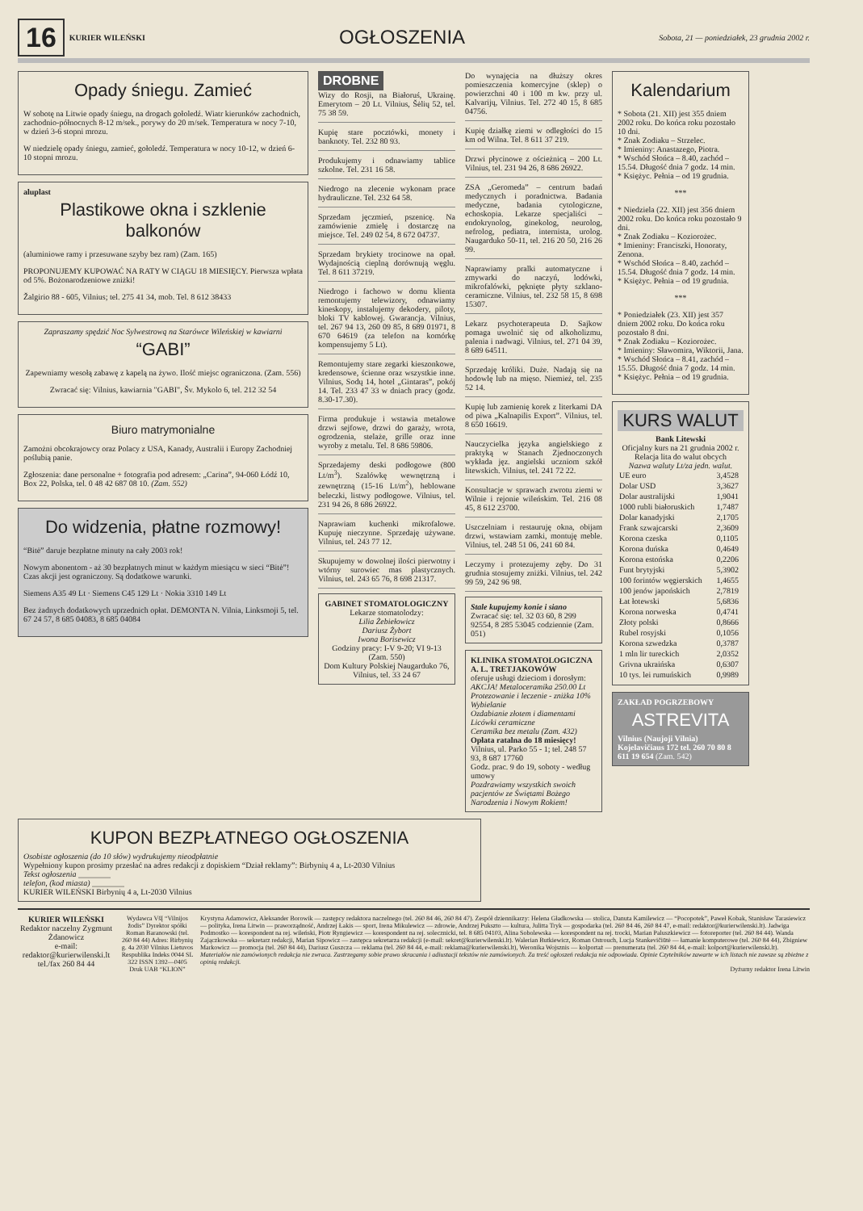16 KURIER WILEŃSKI OGŁOSZENIA Sobota, 21 — poniedziałek, 23 grudnia 2002 r.
Opady śniegu. Zamieć
W sobotę na Litwie opady śniegu, na drogach gołoledź. Wiatr kierunków zachodnich, zachodnio-północnych 8-12 m/sek., porywy do 20 m/sek. Temperatura w nocy 7-10, w dzień 3-6 stopni mrozu.
W niedzielę opady śniegu, zamieć, gołoledź. Temperatura w nocy 10-12, w dzień 6-10 stopni mrozu.
aluplast
Plastikowe okna i szklenie balkonów
(aluminiowe ramy i przesuwane szyby bez ram) (Zam. 165)
PROPONUJEMY KUPOWAĆ NA RATY W CIĄGU 18 MIESIĘCY. Pierwsza wpłata od 5%. Bożonarodzeniowe zniżki!
Žalgirio 88 - 605, Vilnius; tel. 275 41 34, mob. Tel. 8 612 38433
Zapraszamy spędzić Noc Sylwestrową na Starówce Wileńskiej w kawiarni
“GABI”
Zapewniamy wesołą zabawę z kapelą na żywo. Ilość miejsc ograniczona. (Zam. 556)
Zwracać się: Vilnius, kawiarnia "GABI", Šv. Mykolo 6, tel. 212 32 54
Biuro matrymonialne
Zamożni obcokrajowcy oraz Polacy z USA, Kanady, Australii i Europy Zachodniej poślubią panie.
Zgłoszenia: dane personalne + fotografia pod adresem: „Carina”, 94-060 Łódź 10, Box 22, Polska, tel. 0 48 42 687 08 10. (Zam. 552)
Do widzenia, płatne rozmowy!
“Bitė” daruje bezpłatne minuty na cały 2003 rok!
Nowym abonentom - aż 30 bezpłatnych minut w każdym miesiącu w sieci “Bitė”! Czas akcji jest ograniczony. Są dodatkowe warunki.
Siemens A35 49 Lt · Siemens C45 129 Lt · Nokia 3310 149 Lt
Bez żadnych dodatkowych uprzednich opłat. DEMONTA N. Vilnia, Linksmoji 5, tel. 67 24 57, 8 685 04083, 8 685 04084
DROBNE
Wizy do Rosji, na Białoruś, Ukrainę. Emerytom – 20 Lt. Vilnius, Šėlių 52, tel. 75 38 59.
Kupię stare pocztówki, monety i banknoty. Tel. 232 80 93.
Produkujemy i odnawiamy tablice szkolne. Tel. 231 16 58.
Niedrogo na zlecenie wykonam prace hydrauliczne. Tel. 232 64 58.
Sprzedam jęczmień, pszenicę. Na zamówienie zmielę i dostarczę na miejsce. Tel. 249 02 54, 8 672 04737.
Sprzedam brykiety trocinowe na opał. Wydajnością cieplną dorównują węglu. Tel. 8 611 37219.
Niedrogo i fachowo w domu klienta remontujemy telewizory, odnawiamy kineskopy, instalujemy dekodery, piloty, bloki TV kablowej. Gwarancja. Vilnius, tel. 267 94 13, 260 09 85, 8 689 01971, 8 670 64619 (za telefon na komórkę kompensujemy 5 Lt).
Remontujemy stare zegarki kieszonkowe, kredensowe, ścienne oraz wszystkie inne. Vilnius, Sodų 14, hotel „Gintaras”, pokój 14. Tel. 233 47 33 w dniach pracy (godz. 8.30-17.30).
Firma produkuje i wstawia metalowe drzwi sejfowe, drzwi do garaży, wrota, ogrodzenia, stelaże, grille oraz inne wyroby z metalu. Tel. 8 686 59806.
Sprzedajemy deski podłogowe (800 Lt/m<sup>3</sup>). Szalówkę wewnętrzną i zewnętrzną (15-16 Lt/m<sup>2</sup>), heblowane beleczki, listwy podłogowe. Vilnius, tel. 231 94 26, 8 686 26922.
Naprawiam kuchenki mikrofalowe. Kupuję nieczynne. Sprzedaję używane. Vilnius, tel. 243 77 12.
Skupujemy w dowolnej ilości pierwotny i wtórny surowiec mas plastycznych. Vilnius, tel. 243 65 76, 8 698 21317.
GABINET STOMATOLOGICZNY
Lekarze stomatolodzy:
Lilia Żebiełowicz
Dariusz Żybort
Iwona Borisewicz
Godziny pracy: I-V 9-20; VI 9-13 (Zam. 550)
Dom Kultury Polskiej Naugarduko 76, Vilnius, tel. 33 24 67
Do wynajęcia na dłuższy okres pomieszczenia komercyjne (sklep) o powierzchni 40 i 100 m kw. przy ul. Kalvarijų, Vilnius. Tel. 272 40 15, 8 685 04756.
Kupię działkę ziemi w odległości do 15 km od Wilna. Tel. 8 611 37 219.
Drzwi płycinowe z ościeżnicą – 200 Lt. Vilnius, tel. 231 94 26, 8 686 26922.
ZSA „Geromeda” – centrum badań medycznych i poradnictwa. Badania medyczne, badania cytologiczne, echoskopia. Lekarze specjaliści – endokrynolog, ginekolog, neurolog, nefrolog, pediatra, internista, urolog. Naugarduko 50-11, tel. 216 20 50, 216 26 99.
Naprawiamy pralki automatyczne i zmywarki do naczyń, lodówki, mikrofalówki, pęknięte płyty szklano-ceramiczne. Vilnius, tel. 232 58 15, 8 698 15307.
Lekarz psychoterapeuta D. Sajkow pomaga uwolnić się od alkoholizmu, palenia i nadwagi. Vilnius, tel. 271 04 39, 8 689 64511.
Sprzedaję króliki. Duże. Nadają się na hodowlę lub na mięso. Niemież, tel. 235 52 14.
Kupię lub zamienię korek z literkami DA od piwa „Kalnapilis Export”. Vilnius, tel. 8 650 16619.
Nauczycielka języka angielskiego z praktyką w Stanach Zjednoczonych wykłada jęz. angielski uczniom szkół litewskich. Vilnius, tel. 241 72 22.
Konsultacje w sprawach zwrotu ziemi w Wilnie i rejonie wileńskim. Tel. 216 08 45, 8 612 23700.
Uszczelniam i restauruję okna, obijam drzwi, wstawiam zamki, montuję meble. Vilnius, tel. 248 51 06, 241 60 84.
Leczymy i protezujemy zęby. Do 31 grudnia stosujemy zniżki. Vilnius, tel. 242 99 59, 242 96 98.
Stale kupujemy konie i siano
Zwracać się: tel. 32 03 60, 8 299 92554, 8 285 53045 codziennie (Zam. 051)
KLINIKA STOMATOLOGICZNA A. L. TRETJAKOWÓW
oferuje usługi dzieciom i dorosłym:
AKCJA! Metaloceramika 250.00 Lt
Protezowanie i leczenie - zniżka 10%
Wybielanie
Ozdabianie złotem i diamentami
Licówki ceramiczne
Ceramika bez metalu (Zam. 432)
Opłata ratalna do 18 miesięcy!
Vilnius, ul. Parko 55 - 1; tel. 248 57 93, 8 687 17760
Godz. prac. 9 do 19, soboty - według umowy
Pozdrawiamy wszystkich swoich pacjentów ze Świętami Bożego Narodzenia i Nowym Rokiem!
Kalendarium
* Sobota (21. XII) jest 355 dniem 2002 roku. Do końca roku pozostało 10 dni.
* Znak Zodiaku – Strzelec.
* Imieniny: Anastazego, Piotra.
* Wschód Słońca – 8.40, zachód – 15.54. Długość dnia 7 godz. 14 min.
* Księżyc. Pełnia – od 19 grudnia.
***
* Niedziela (22. XII) jest 356 dniem 2002 roku. Do końca roku pozostało 9 dni.
* Znak Zodiaku – Koziorożec.
* Imieniny: Franciszki, Honoraty, Zenona.
* Wschód Słońca – 8.40, zachód – 15.54. Długość dnia 7 godz. 14 min.
* Księżyc. Pełnia – od 19 grudnia.
***
* Poniedziałek (23. XII) jest 357 dniem 2002 roku. Do końca roku pozostało 8 dni.
* Znak Zodiaku – Koziorożec.
* Imieniny: Sławomira, Wiktorii, Jana.
* Wschód Słońca – 8.41, zachód – 15.55. Długość dnia 7 godz. 14 min.
* Księżyc. Pełnia – od 19 grudnia.
KURS WALUT
Bank Litewski
Oficjalny kurs na 21 grudnia 2002 r.
Relacja lita do walut obcych
Nazwa waluty Lt/za jedn. walut.
| UE euro | 3,4528 |
| Dolar USD | 3,3627 |
| Dolar australijski | 1,9041 |
| 1000 rubli białoruskich | 1,7487 |
| Dolar kanadyjski | 2,1705 |
| Frank szwajcarski | 2,3609 |
| Korona czeska | 0,1105 |
| Korona duńska | 0,4649 |
| Korona estońska | 0,2206 |
| Funt brytyjski | 5,3902 |
| 100 forintów węgierskich | 1,4655 |
| 100 jenów japońskich | 2,7819 |
| Łat łotewski | 5,6836 |
| Korona norweska | 0,4741 |
| Złoty polski | 0,8666 |
| Rubel rosyjski | 0,1056 |
| Korona szwedzka | 0,3787 |
| 1 mln lir tureckich | 2,0352 |
| Grivna ukraińska | 0,6307 |
| 10 tys. lei rumuńskich | 0,9989 |
ZAKŁAD POGRZEBOWY
ASTREVITA
Vilnius (Naujoji Vilnia) Kojelavičiaus 172 tel. 260 70 80 8 611 19 654 (Zam. 542)
KUPON BEZPŁATNEGO OGŁOSZENIA
Osobiste ogłoszenia (do 10 słów) wydrukujemy nieodpłatnie
Wypełniony kupon prosimy przesłać na adres redakcji z dopiskiem “Dział reklamy”: Birbynių 4 a, Lt-2030 Vilnius
Tekst ogłoszenia ________
telefon, (kod miasta) ________
KURIER WILEŃSKI Birbynių 4 a, Lt-2030 Vilnius
KURIER WILEŃSKI
Redaktor naczelny Zygmunt Żdanowicz
e-mail: redaktor@kurierwilenski.lt
tel./fax 260 84 44
Wydawca VšĮ “Vilnijos žodis” Dyrektor spółki Roman Baranowski (tel. 260 84 44) Adres: Birbynių g. 4a 2030 Vilnius Lietuvos Respublika Indeks 0044 SL 322 ISSN 1392—0405 Druk UAB “KLION”
Krystyna Adamowicz, Aleksander Borowik — zastępcy redaktora naczelnego (tel. 260 84 46, 260 84 47). Zespół dziennikarzy: Helena Gładkowska — stolica, Danuta Kamilewicz — “Pocopotek”, Paweł Kobak, Stanisław Tarasiewicz — polityka, Irena Litwin — praworządność, Andrzej Łakis — sport, Irena Mikulewicz — zdrowie, Andrzej Pukszto — kultura, Julitta Tryk — gospodarka (tel. 260 84 46, 260 84 47, e-mail: redaktor@kurierwilenski.lt). Jadwiga Podmostko — korespondent na rej. wileński, Piotr Ryngiewicz — korespondent na rej. solecznicki, tel. 8 685 04103, Alina Sobolewska — korespondent na rej. trocki, Marian Paluszkiewicz — fotoreporter (tel. 260 84 44). Wanda Zajączkowska — sekretarz redakcji, Marian Sipowicz — zastępca sekretarza redakcji (e-mail: sekret@kurierwilenski.lt). Walerian Butkiewicz, Roman Ostrouch, Lucja Stankevičiūtė — łamanie komputerowe (tel. 260 84 44), Zbigniew Markowicz — promocja (tel. 260 84 44), Dariusz Guszcza — reklama (tel. 260 84 44, e-mail: reklama@kurierwilenski.lt), Weronika Wojsznis — kolportaż — prenumerata (tel. 260 84 44, e-mail: kolport@kurierwilenski.lt).
Materiałów nie zamówionych redakcja nie zwraca. Zastrzegamy sobie prawo skracania i adiustacji tekstów nie zamówionych. Za treść ogłoszeń redakcja nie odpowiada. Opinie Czytelników zawarte w ich listach nie zawsze są zbieżne z opinią redakcji.
Dyżurny redaktor Irena Litwin